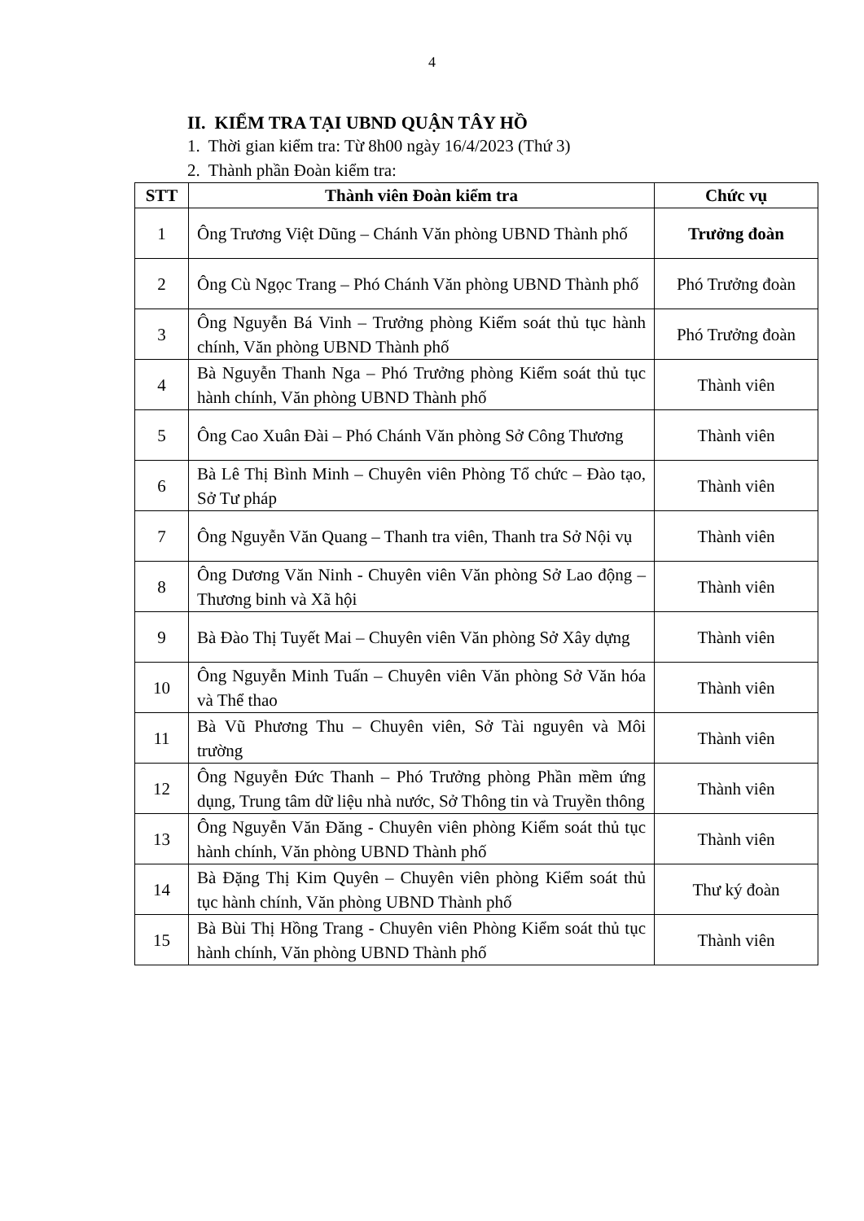4
II. KIỂM TRA TẠI UBND QUẬN TÂY HỒ
1. Thời gian kiểm tra: Từ 8h00 ngày 16/4/2023 (Thứ 3)
2. Thành phần Đoàn kiểm tra:
| STT | Thành viên Đoàn kiểm tra | Chức vụ |
| --- | --- | --- |
| 1 | Ông Trương Việt Dũng – Chánh Văn phòng UBND Thành phố | Trưởng đoàn |
| 2 | Ông Cù Ngọc Trang – Phó Chánh Văn phòng UBND Thành phố | Phó Trưởng đoàn |
| 3 | Ông Nguyễn Bá Vinh – Trưởng phòng Kiểm soát thủ tục hành chính, Văn phòng UBND Thành phố | Phó Trưởng đoàn |
| 4 | Bà Nguyễn Thanh Nga – Phó Trưởng phòng Kiểm soát thủ tục hành chính, Văn phòng UBND Thành phố | Thành viên |
| 5 | Ông Cao Xuân Đài – Phó Chánh Văn phòng Sở Công Thương | Thành viên |
| 6 | Bà Lê Thị Bình Minh – Chuyên viên Phòng Tổ chức – Đào tạo, Sở Tư pháp | Thành viên |
| 7 | Ông Nguyễn Văn Quang – Thanh tra viên, Thanh tra Sở Nội vụ | Thành viên |
| 8 | Ông Dương Văn Ninh - Chuyên viên Văn phòng Sở Lao động – Thương binh và Xã hội | Thành viên |
| 9 | Bà Đào Thị Tuyết Mai – Chuyên viên Văn phòng Sở Xây dựng | Thành viên |
| 10 | Ông Nguyễn Minh Tuấn – Chuyên viên Văn phòng Sở Văn hóa và Thể thao | Thành viên |
| 11 | Bà Vũ Phương Thu – Chuyên viên, Sở Tài nguyên và Môi trường | Thành viên |
| 12 | Ông Nguyễn Đức Thanh – Phó Trưởng phòng Phần mềm ứng dụng, Trung tâm dữ liệu nhà nước, Sở Thông tin và Truyền thông | Thành viên |
| 13 | Ông Nguyễn Văn Đăng - Chuyên viên phòng Kiểm soát thủ tục hành chính, Văn phòng UBND Thành phố | Thành viên |
| 14 | Bà Đặng Thị Kim Quyên – Chuyên viên phòng Kiểm soát thủ tục hành chính, Văn phòng UBND Thành phố | Thư ký đoàn |
| 15 | Bà Bùi Thị Hồng Trang - Chuyên viên Phòng Kiểm soát thủ tục hành chính, Văn phòng UBND Thành phố | Thành viên |